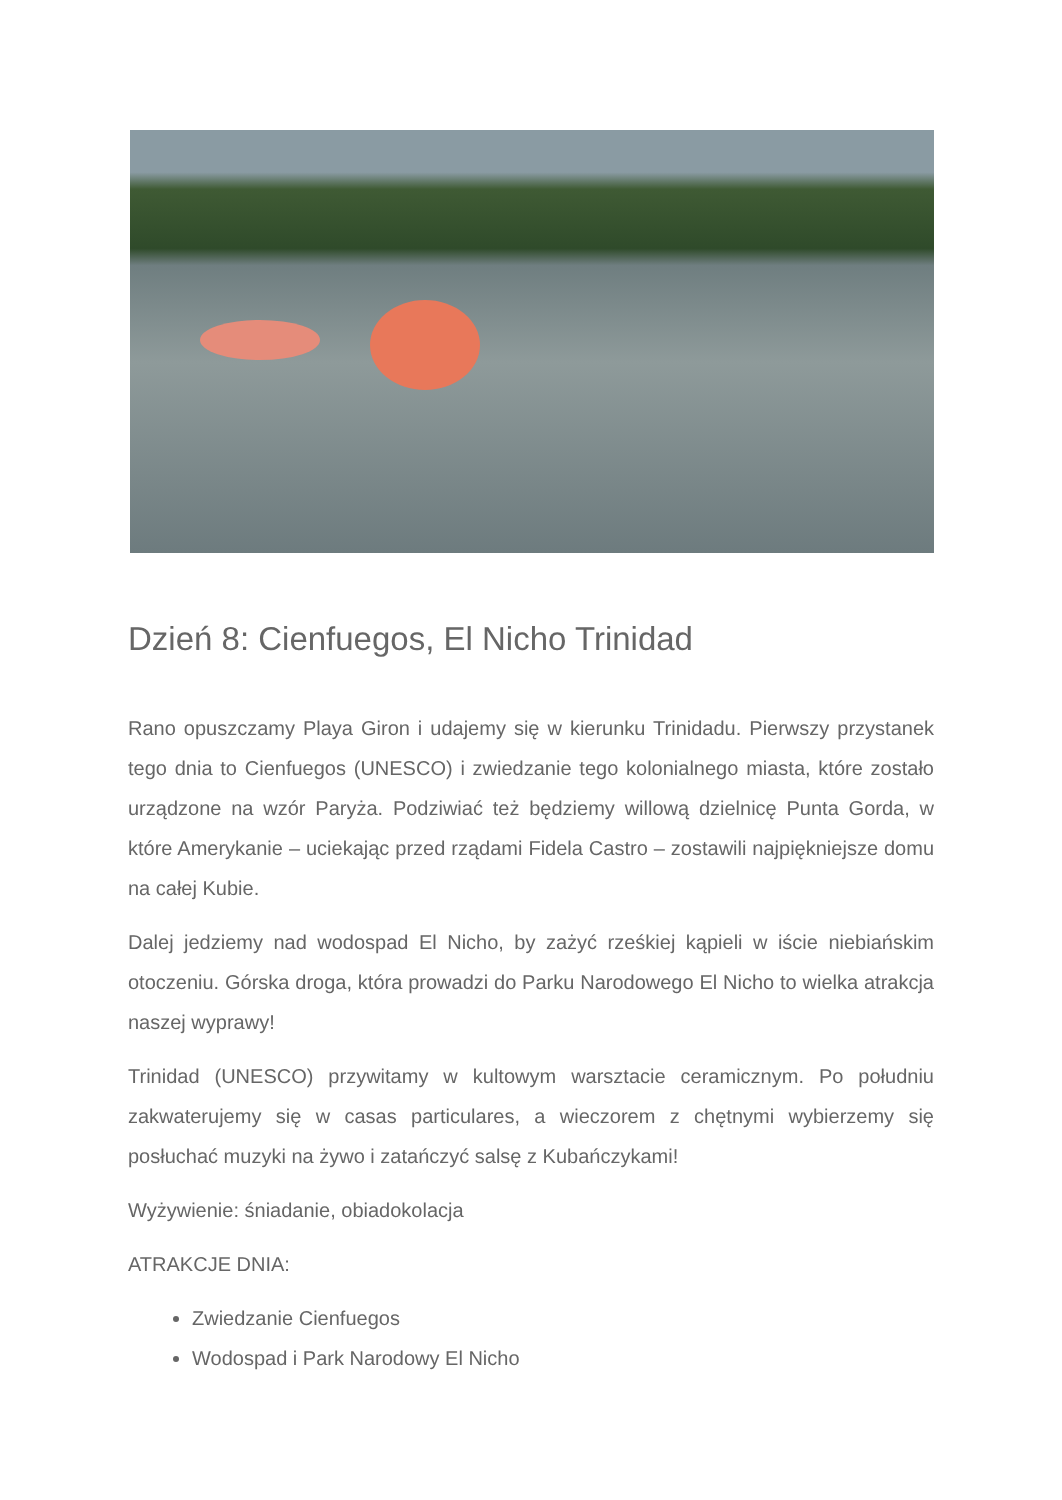Dzień 8: Cienfuegos, El Nicho Trinidad
Rano opuszczamy Playa Giron i udajemy się w kierunku Trinidadu. Pierwszy przystanek tego dnia to Cienfuegos (UNESCO) i zwiedzanie tego kolonialnego miasta, które zostało urządzone na wzór Paryża. Podziwiać też będziemy willową dzielnicę Punta Gorda, w które Amerykanie – uciekając przed rządami Fidela Castro – zostawili najpiękniejsze domu na całej Kubie.
Dalej jedziemy nad wodospad El Nicho, by zażyć rześkiej kąpieli w iście niebiańskim otoczeniu. Górska droga, która prowadzi do Parku Narodowego El Nicho to wielka atrakcja naszej wyprawy!
Trinidad (UNESCO) przywitamy w kultowym warsztacie ceramicznym. Po południu zakwaterujemy się w casas particulares, a wieczorem z chętnymi wybierzemy się posłuchać muzyki na żywo i zatańczyć salsę z Kubańczykami!
Wyżywienie: śniadanie, obiadokolacja
ATRAKCJE DNIA:
Zwiedzanie Cienfuegos
Wodospad i Park Narodowy El Nicho